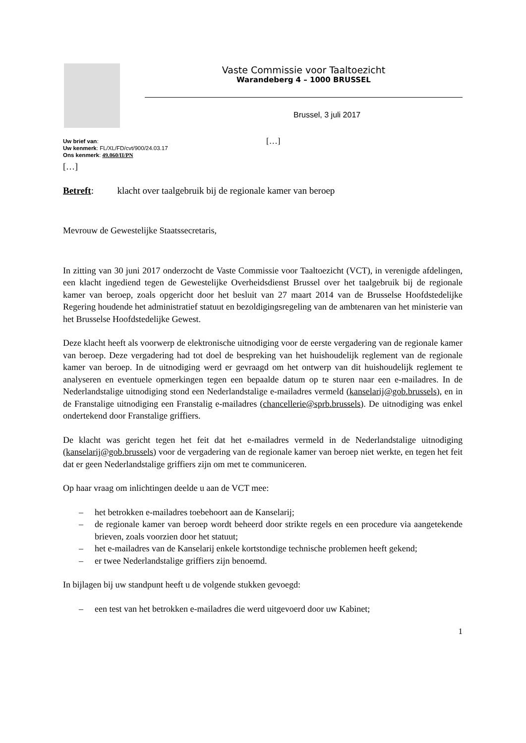Vaste Commissie voor Taaltoezicht
Warandeberg 4 – 1000 BRUSSEL
Brussel, 3 juli 2017
Uw brief van:
Uw kenmerk: FL/XL/FD/cvt/900/24.03.17
Ons kenmerk: 49.060/II/PN
[…]
[…]
Betreft: klacht over taalgebruik bij de regionale kamer van beroep
Mevrouw de Gewestelijke Staatssecretaris,
In zitting van 30 juni 2017 onderzocht de Vaste Commissie voor Taaltoezicht (VCT), in verenigde afdelingen, een klacht ingediend tegen de Gewestelijke Overheidsdienst Brussel over het taalgebruik bij de regionale kamer van beroep, zoals opgericht door het besluit van 27 maart 2014 van de Brusselse Hoofdstedelijke Regering houdende het administratief statuut en bezoldigingsregeling van de ambtenaren van het ministerie van het Brusselse Hoofdstedelijke Gewest.
Deze klacht heeft als voorwerp de elektronische uitnodiging voor de eerste vergadering van de regionale kamer van beroep. Deze vergadering had tot doel de bespreking van het huishoudelijk reglement van de regionale kamer van beroep. In de uitnodiging werd er gevraagd om het ontwerp van dit huishoudelijk reglement te analyseren en eventuele opmerkingen tegen een bepaalde datum op te sturen naar een e-mailadres. In de Nederlandstalige uitnodiging stond een Nederlandstalige e-mailadres vermeld (kanselarij@gob.brussels), en in de Franstalige uitnodiging een Franstalig e-mailadres (chancellerie@sprb.brussels). De uitnodiging was enkel ondertekend door Franstalige griffiers.
De klacht was gericht tegen het feit dat het e-mailadres vermeld in de Nederlandstalige uitnodiging (kanselarij@gob.brussels) voor de vergadering van de regionale kamer van beroep niet werkte, en tegen het feit dat er geen Nederlandstalige griffiers zijn om met te communiceren.
Op haar vraag om inlichtingen deelde u aan de VCT mee:
– het betrokken e-mailadres toebehoort aan de Kanselarij;
– de regionale kamer van beroep wordt beheerd door strikte regels en een procedure via aangetekende brieven, zoals voorzien door het statuut;
– het e-mailadres van de Kanselarij enkele kortstondige technische problemen heeft gekend;
– er twee Nederlandstalige griffiers zijn benoemd.
In bijlagen bij uw standpunt heeft u de volgende stukken gevoegd:
– een test van het betrokken e-mailadres die werd uitgevoerd door uw Kabinet;
1